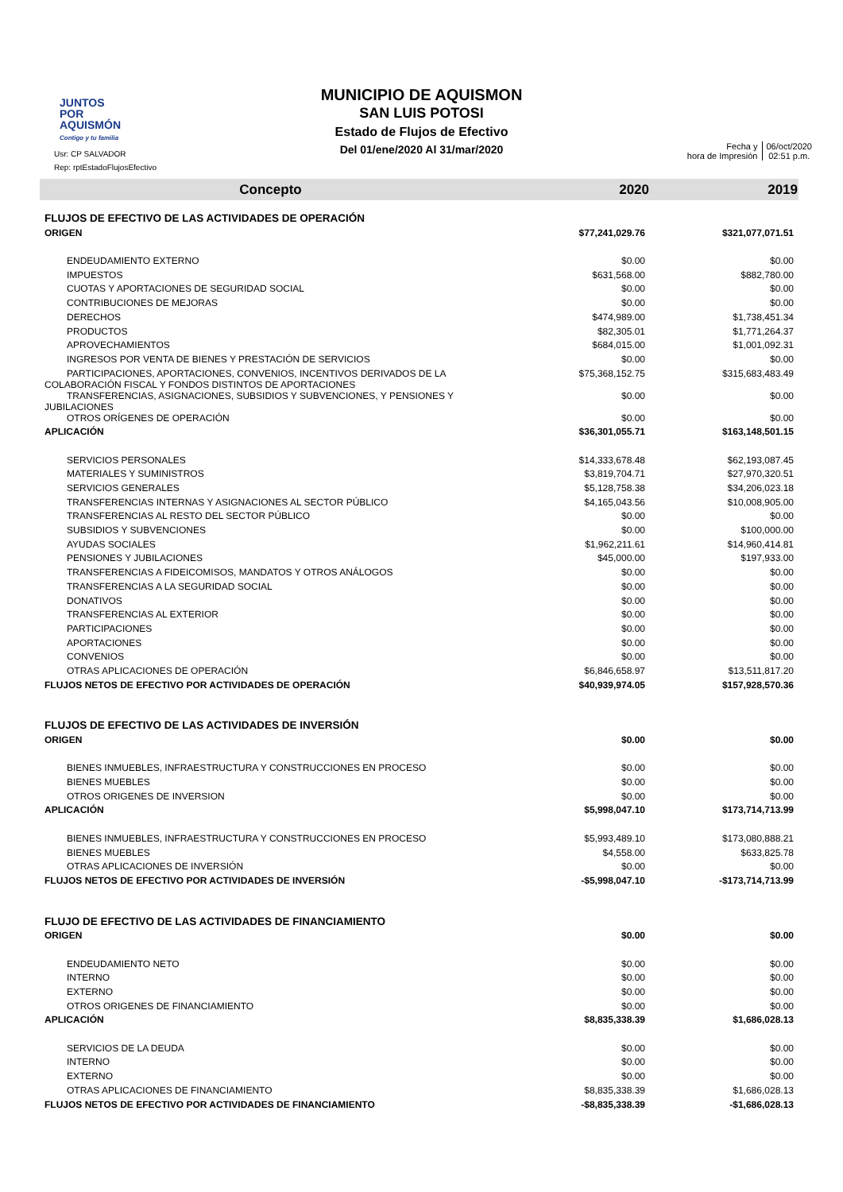JUNTOS
POR
AQUISMÓN
Contigo y tu familia
Usr: CP SALVADOR
Rep: rptEstadoFlujosEfectivo
MUNICIPIO DE AQUISMON
SAN LUIS POTOSI
Estado de Flujos de Efectivo
Del 01/ene/2020 Al 31/mar/2020
Fecha y
hora de Impresión
06/oct/2020
02:51 p.m.
| Concepto | 2020 | 2019 |
| --- | --- | --- |
| FLUJOS DE EFECTIVO DE LAS ACTIVIDADES DE OPERACIÓN | | |
| ORIGEN | $77,241,029.76 | $321,077,071.51 |
| ENDEUDAMIENTO EXTERNO | $0.00 | $0.00 |
| IMPUESTOS | $631,568.00 | $882,780.00 |
| CUOTAS Y APORTACIONES DE SEGURIDAD SOCIAL | $0.00 | $0.00 |
| CONTRIBUCIONES DE MEJORAS | $0.00 | $0.00 |
| DERECHOS | $474,989.00 | $1,738,451.34 |
| PRODUCTOS | $82,305.01 | $1,771,264.37 |
| APROVECHAMIENTOS | $684,015.00 | $1,001,092.31 |
| INGRESOS POR VENTA DE BIENES Y PRESTACIÓN DE SERVICIOS | $0.00 | $0.00 |
| PARTICIPACIONES, APORTACIONES, CONVENIOS, INCENTIVOS DERIVADOS DE LA COLABORACIÓN FISCAL Y FONDOS DISTINTOS DE APORTACIONES | $75,368,152.75 | $315,683,483.49 |
| TRANSFERENCIAS, ASIGNACIONES, SUBSIDIOS Y SUBVENCIONES, Y PENSIONES Y JUBILACIONES | $0.00 | $0.00 |
| OTROS ORÍGENES DE OPERACIÓN | $0.00 | $0.00 |
| APLICACIÓN | $36,301,055.71 | $163,148,501.15 |
| SERVICIOS PERSONALES | $14,333,678.48 | $62,193,087.45 |
| MATERIALES Y SUMINISTROS | $3,819,704.71 | $27,970,320.51 |
| SERVICIOS GENERALES | $5,128,758.38 | $34,206,023.18 |
| TRANSFERENCIAS INTERNAS Y ASIGNACIONES AL SECTOR PÚBLICO | $4,165,043.56 | $10,008,905.00 |
| TRANSFERENCIAS AL RESTO DEL SECTOR PÚBLICO | $0.00 | $0.00 |
| SUBSIDIOS Y SUBVENCIONES | $0.00 | $100,000.00 |
| AYUDAS SOCIALES | $1,962,211.61 | $14,960,414.81 |
| PENSIONES Y JUBILACIONES | $45,000.00 | $197,933.00 |
| TRANSFERENCIAS A FIDEICOMISOS, MANDATOS Y OTROS ANÁLOGOS | $0.00 | $0.00 |
| TRANSFERENCIAS A LA SEGURIDAD SOCIAL | $0.00 | $0.00 |
| DONATIVOS | $0.00 | $0.00 |
| TRANSFERENCIAS AL EXTERIOR | $0.00 | $0.00 |
| PARTICIPACIONES | $0.00 | $0.00 |
| APORTACIONES | $0.00 | $0.00 |
| CONVENIOS | $0.00 | $0.00 |
| OTRAS APLICACIONES DE OPERACIÓN | $6,846,658.97 | $13,511,817.20 |
| FLUJOS NETOS DE EFECTIVO POR ACTIVIDADES DE OPERACIÓN | $40,939,974.05 | $157,928,570.36 |
| FLUJOS DE EFECTIVO DE LAS ACTIVIDADES DE INVERSIÓN | | |
| ORIGEN | $0.00 | $0.00 |
| BIENES INMUEBLES, INFRAESTRUCTURA Y CONSTRUCCIONES EN PROCESO | $0.00 | $0.00 |
| BIENES MUEBLES | $0.00 | $0.00 |
| OTROS ORIGENES DE INVERSION | $0.00 | $0.00 |
| APLICACIÓN | $5,998,047.10 | $173,714,713.99 |
| BIENES INMUEBLES, INFRAESTRUCTURA Y CONSTRUCCIONES EN PROCESO | $5,993,489.10 | $173,080,888.21 |
| BIENES MUEBLES | $4,558.00 | $633,825.78 |
| OTRAS APLICACIONES DE INVERSIÓN | $0.00 | $0.00 |
| FLUJOS NETOS DE EFECTIVO POR ACTIVIDADES DE INVERSIÓN | -$5,998,047.10 | -$173,714,713.99 |
| FLUJO DE EFECTIVO DE LAS ACTIVIDADES DE FINANCIAMIENTO | | |
| ORIGEN | $0.00 | $0.00 |
| ENDEUDAMIENTO NETO | $0.00 | $0.00 |
| INTERNO | $0.00 | $0.00 |
| EXTERNO | $0.00 | $0.00 |
| OTROS ORIGENES DE FINANCIAMIENTO | $0.00 | $0.00 |
| APLICACIÓN | $8,835,338.39 | $1,686,028.13 |
| SERVICIOS DE LA DEUDA | $0.00 | $0.00 |
| INTERNO | $0.00 | $0.00 |
| EXTERNO | $0.00 | $0.00 |
| OTRAS APLICACIONES DE FINANCIAMIENTO | $8,835,338.39 | $1,686,028.13 |
| FLUJOS NETOS DE EFECTIVO POR ACTIVIDADES DE FINANCIAMIENTO | -$8,835,338.39 | -$1,686,028.13 |